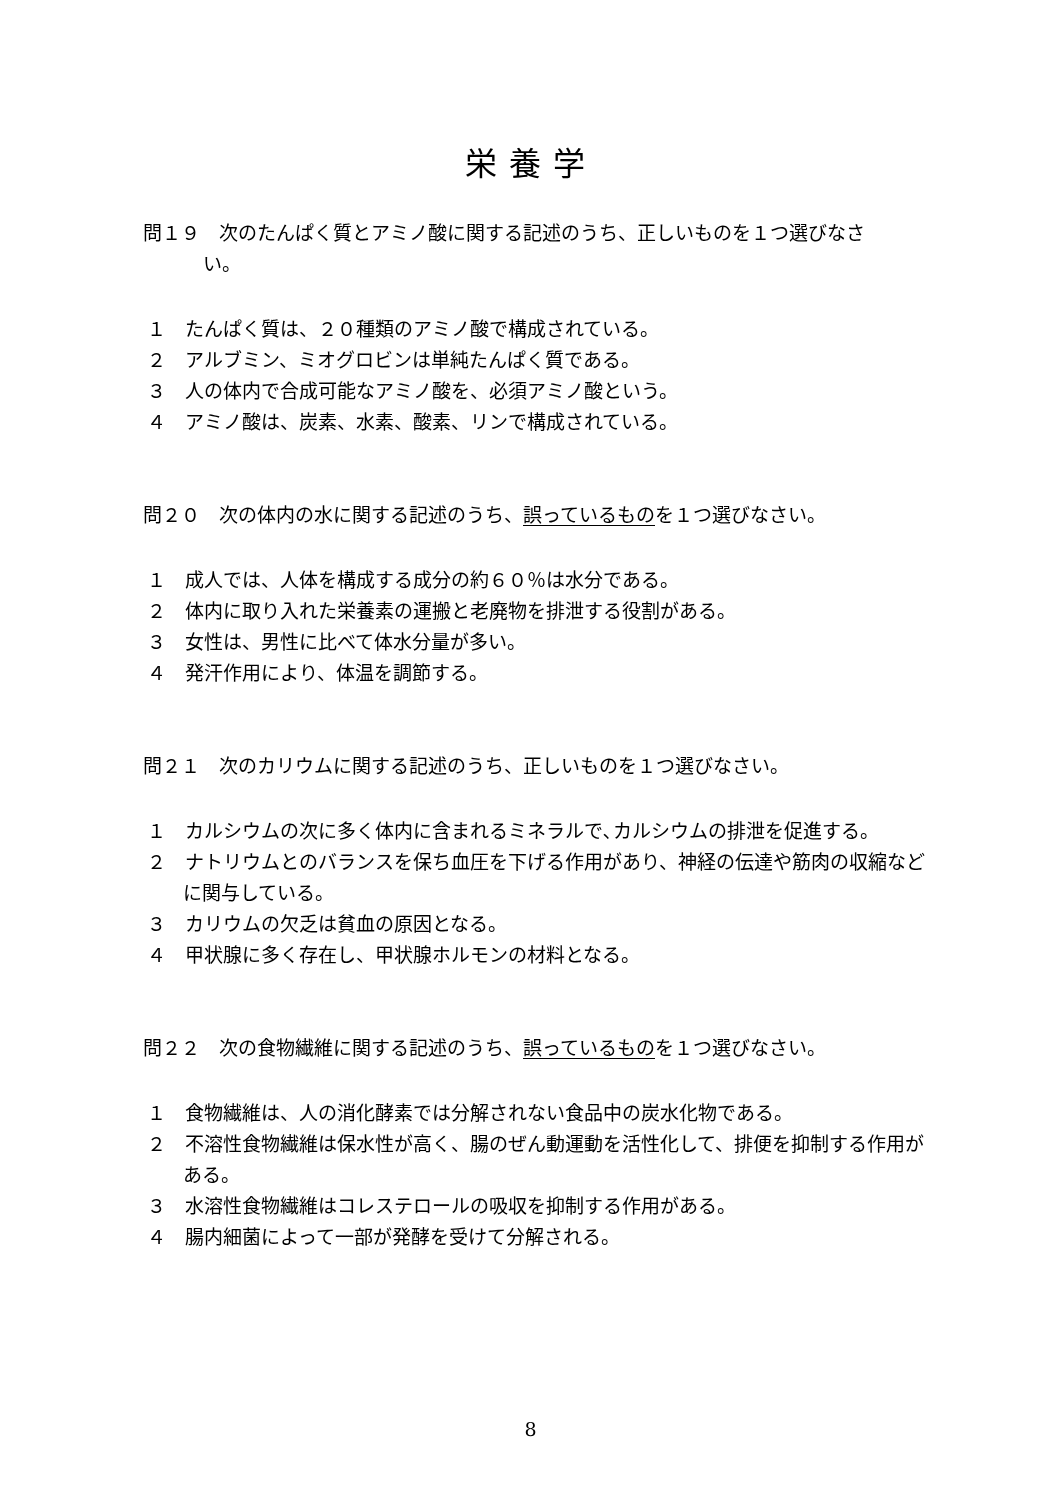栄養学
問１９　次のたんぱく質とアミノ酸に関する記述のうち、正しいものを１つ選びなさ
い。
１　たんぱく質は、２０種類のアミノ酸で構成されている。
２　アルブミン、ミオグロビンは単純たんぱく質である。
３　人の体内で合成可能なアミノ酸を、必須アミノ酸という。
４　アミノ酸は、炭素、水素、酸素、リンで構成されている。
問２０　次の体内の水に関する記述のうち、誤っているものを１つ選びなさい。
１　成人では、人体を構成する成分の約６０％は水分である。
２　体内に取り入れた栄養素の運搬と老廃物を排泄する役割がある。
３　女性は、男性に比べて体水分量が多い。
４　発汗作用により、体温を調節する。
問２１　次のカリウムに関する記述のうち、正しいものを１つ選びなさい。
１　カルシウムの次に多く体内に含まれるミネラルで､カルシウムの排泄を促進する。
２　ナトリウムとのバランスを保ち血圧を下げる作用があり、神経の伝達や筋肉の収縮などに関与している。
３　カリウムの欠乏は貧血の原因となる。
４　甲状腺に多く存在し、甲状腺ホルモンの材料となる。
問２２　次の食物繊維に関する記述のうち、誤っているものを１つ選びなさい。
１　食物繊維は、人の消化酵素では分解されない食品中の炭水化物である。
２　不溶性食物繊維は保水性が高く、腸のぜん動運動を活性化して、排便を抑制する作用がある。
３　水溶性食物繊維はコレステロールの吸収を抑制する作用がある。
４　腸内細菌によって一部が発酵を受けて分解される。
8